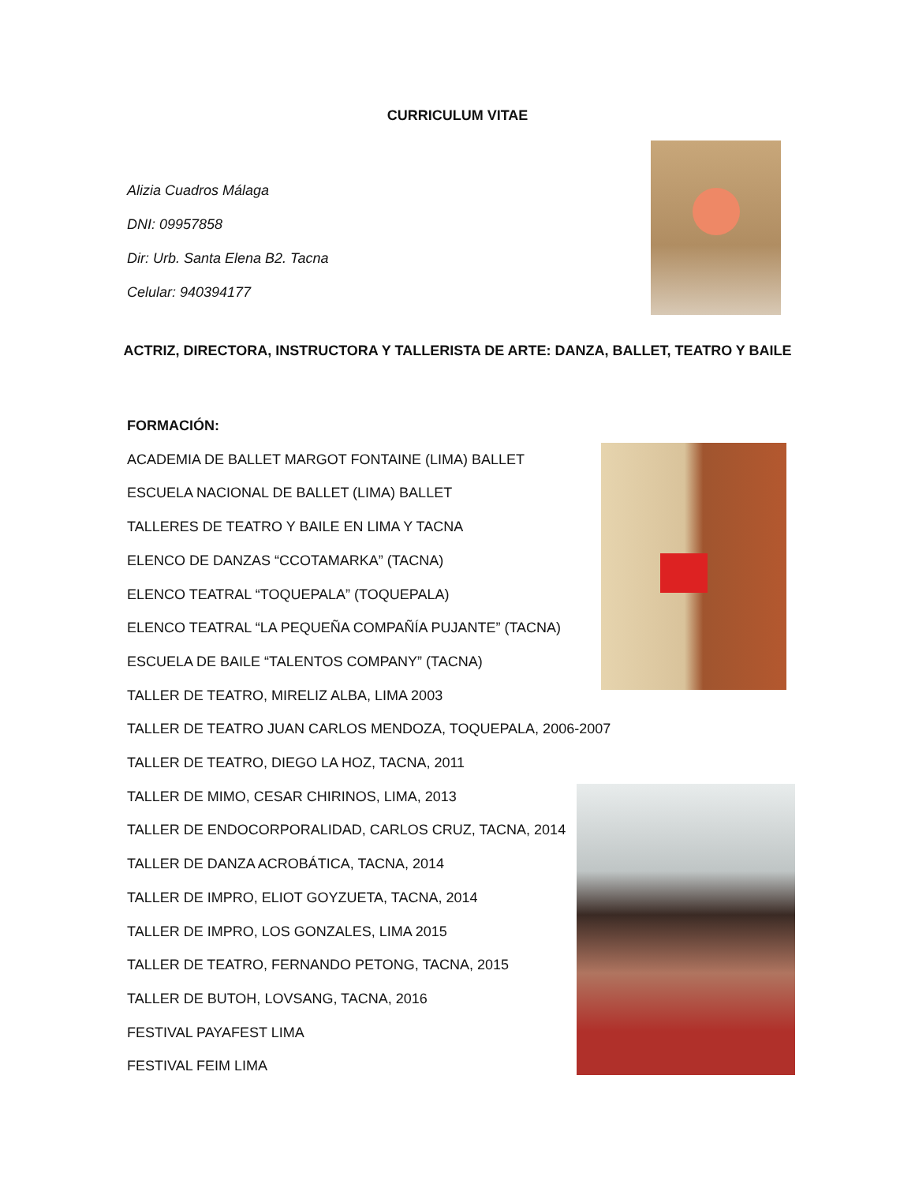CURRICULUM VITAE
Alizia Cuadros Málaga
DNI: 09957858
Dir: Urb. Santa Elena B2. Tacna
Celular: 940394177
ACTRIZ, DIRECTORA, INSTRUCTORA Y TALLERISTA DE ARTE: DANZA, BALLET, TEATRO Y BAILE
FORMACIÓN:
ACADEMIA DE BALLET MARGOT FONTAINE (LIMA) BALLET
ESCUELA NACIONAL DE BALLET (LIMA) BALLET
TALLERES DE TEATRO Y BAILE EN LIMA Y TACNA
ELENCO DE DANZAS “CCOTAMARKA” (TACNA)
ELENCO TEATRAL “TOQUEPALA” (TOQUEPALA)
ELENCO TEATRAL “LA PEQUEÑA COMPAÑÍA PUJANTE” (TACNA)
ESCUELA DE BAILE “TALENTOS COMPANY” (TACNA)
TALLER DE TEATRO, MIRELIZ ALBA, LIMA 2003
TALLER DE TEATRO JUAN CARLOS MENDOZA, TOQUEPALA, 2006-2007
TALLER DE TEATRO, DIEGO LA HOZ, TACNA, 2011
TALLER DE MIMO, CESAR CHIRINOS, LIMA, 2013
TALLER DE ENDOCORPORALIDAD, CARLOS CRUZ, TACNA, 2014
TALLER DE DANZA ACROBÁTICA, TACNA, 2014
TALLER DE IMPRO, ELIOT GOYZUETA, TACNA, 2014
TALLER DE IMPRO, LOS GONZALES, LIMA 2015
TALLER DE TEATRO, FERNANDO PETONG, TACNA, 2015
TALLER DE BUTOH, LOVSANG, TACNA, 2016
FESTIVAL PAYAFEST LIMA
FESTIVAL FEIM LIMA